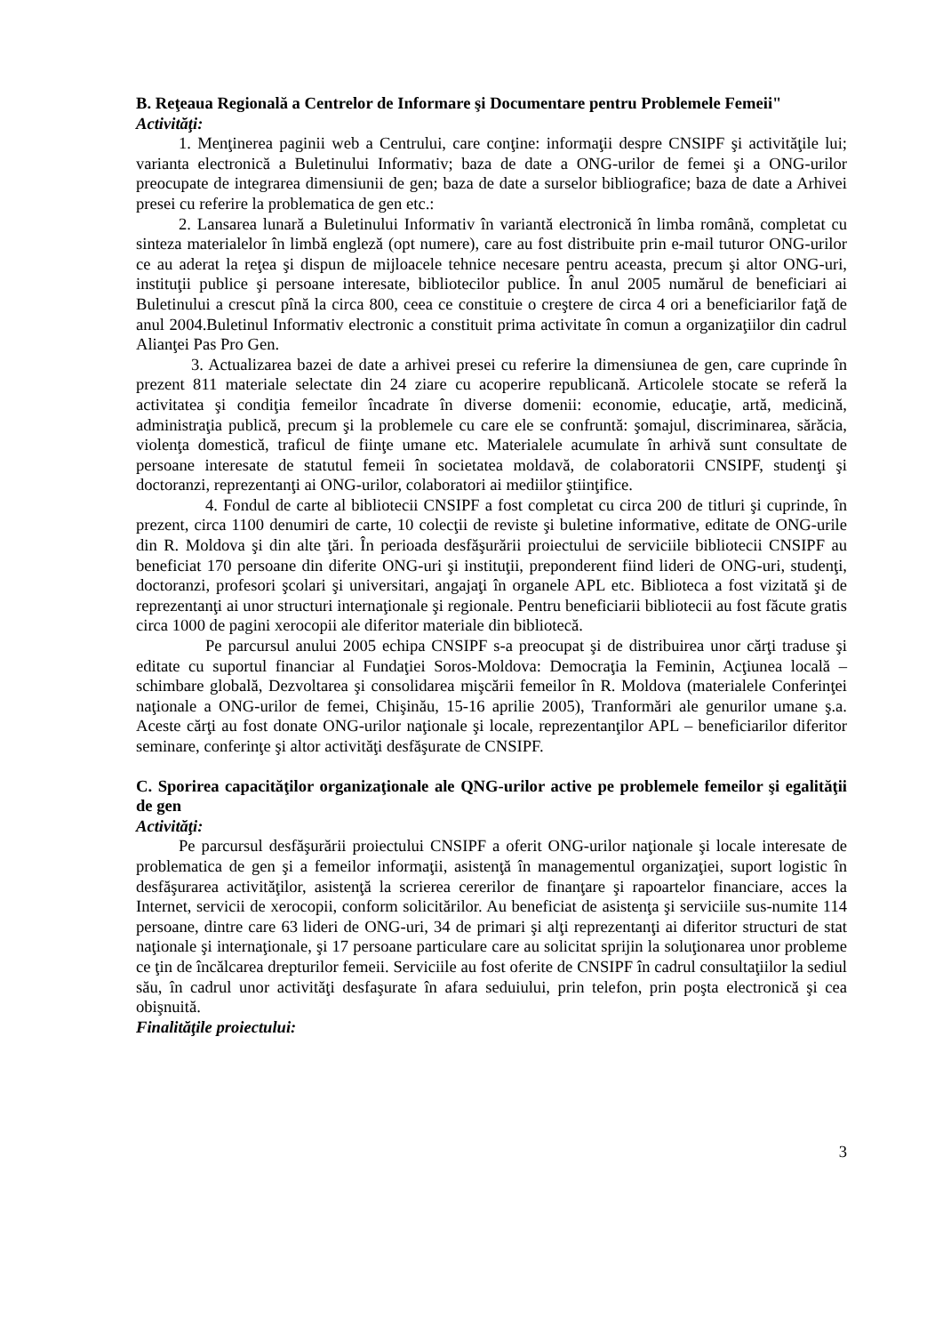B. Reţeaua Regională a Centrelor de Informare şi Documentare pentru Problemele Femeii"
Activităţi:
1. Menţinerea paginii web a Centrului, care conţine: informaţii despre CNSIPF şi activităţile lui; varianta electronică a Buletinului Informativ; baza de date a ONG-urilor de femei şi a ONG-urilor preocupate de integrarea dimensiunii de gen; baza de date a surselor bibliografice; baza de date a Arhivei presei cu referire la problematica de gen etc.:
2. Lansarea lunară a Buletinului Informativ în variantă electronică în limba română, completat cu sinteza materialelor în limbă engleză (opt numere), care au fost distribuite prin e-mail tuturor ONG-urilor ce au aderat la reţea şi dispun de mijloacele tehnice necesare pentru aceasta, precum şi altor ONG-uri, instituţii publice şi persoane interesate, bibliotecilor publice. În anul 2005 numărul de beneficiari ai Buletinului a crescut pînă la circa 800, ceea ce constituie o creştere de circa 4 ori a beneficiarilor faţă de anul 2004.Buletinul Informativ electronic a constituit prima activitate în comun a organizaţiilor din cadrul Alianţei Pas Pro Gen.
3. Actualizarea bazei de date a arhivei presei cu referire la dimensiunea de gen, care cuprinde în prezent 811 materiale selectate din 24 ziare cu acoperire republicană. Articolele stocate se referă la activitatea şi condiţia femeilor încadrate în diverse domenii: economie, educaţie, artă, medicină, administraţia publică, precum şi la problemele cu care ele se confruntă: şomajul, discriminarea, sărăcia, violenţa domestică, traficul de fiinţe umane etc. Materialele acumulate în arhivă sunt consultate de persoane interesate de statutul femeii în societatea moldavă, de colaboratorii CNSIPF, studenţi şi doctoranzi, reprezentanţi ai ONG-urilor, colaboratori ai mediilor ştiinţifice.
4. Fondul de carte al bibliotecii CNSIPF a fost completat cu circa 200 de titluri şi cuprinde, în prezent, circa 1100 denumiri de carte, 10 colecţii de reviste şi buletine informative, editate de ONG-urile din R. Moldova şi din alte ţări. În perioada desfăşurării proiectului de serviciile bibliotecii CNSIPF au beneficiat 170 persoane din diferite ONG-uri şi instituţii, preponderent fiind lideri de ONG-uri, studenţi, doctoranzi, profesori şcolari şi universitari, angajaţi în organele APL etc. Biblioteca a fost vizitată şi de reprezentanţi ai unor structuri internaţionale şi regionale. Pentru beneficiarii bibliotecii au fost făcute gratis circa 1000 de pagini xerocopii ale diferitor materiale din bibliotecă.
Pe parcursul anului 2005 echipa CNSIPF s-a preocupat şi de distribuirea unor cărţi traduse şi editate cu suportul financiar al Fundaţiei Soros-Moldova: Democraţia la Feminin, Acţiunea locală – schimbare globală, Dezvoltarea şi consolidarea mişcării femeilor în R. Moldova (materialele Conferinţei naţionale a ONG-urilor de femei, Chişinău, 15-16 aprilie 2005), Tranformări ale genurilor umane ş.a. Aceste cărţi au fost donate ONG-urilor naţionale şi locale, reprezentanţilor APL – beneficiarilor diferitor seminare, conferinţe şi altor activităţi desfăşurate de CNSIPF.
C. Sporirea capacităţilor organizaţionale ale QNG-urilor active pe problemele femeilor şi egalităţii de gen
Activităţi:
Pe parcursul desfăşurării proiectului CNSIPF a oferit ONG-urilor naţionale şi locale interesate de problematica de gen şi a femeilor informaţii, asistenţă în managementul organizaţiei, suport logistic în desfăşurarea activităţilor, asistenţă la scrierea cererilor de finanţare şi rapoartelor financiare, acces la Internet, servicii de xerocopii, conform solicitărilor. Au beneficiat de asistenţa şi serviciile sus-numite 114 persoane, dintre care 63 lideri de ONG-uri, 34 de primari şi alţi reprezentanţi ai diferitor structuri de stat naţionale şi internaţionale, şi 17 persoane particulare care au solicitat sprijin la soluţionarea unor probleme ce ţin de încălcarea drepturilor femeii. Serviciile au fost oferite de CNSIPF în cadrul consultaţiilor la sediul său, în cadrul unor activităţi desfaşurate în afara seduiului, prin telefon, prin poşta electronică şi cea obişnuită.
Finalităţile proiectului:
3